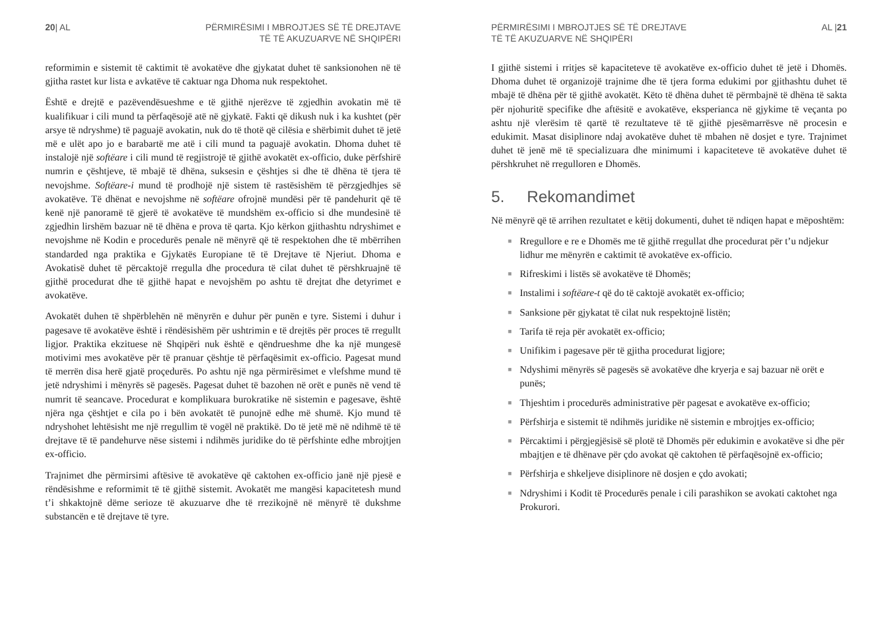20| AL PËRMIRËSIMI I MBROJTJES SË TË DREJTAVE
TË TË AKUZUARVE NË SHQIPËRI
reformimin e sistemit të caktimit të avokatëve dhe gjykatat duhet të sanksionohen në të gjitha rastet kur lista e avkatëve të caktuar nga Dhoma nuk respektohet.
Është e drejtë e pazëvendësueshme e të gjithë njerëzve të zgjedhin avokatin më të kualifikuar i cili mund ta përfaqësojë atë në gjykatë. Fakti që dikush nuk i ka kushtet (për arsye të ndryshme) të paguajë avokatin, nuk do të thotë që cilësia e shërbimit duhet të jetë më e ulët apo jo e barabartë me atë i cili mund ta paguajë avokatin. Dhoma duhet të instalojë një softëare i cili mund të regjistrojë të gjithë avokatët ex-officio, duke përfshirë numrin e çështjeve, të mbajë të dhëna, suksesin e çështjes si dhe të dhëna të tjera të nevojshme. Softëare-i mund të prodhojë një sistem të rastësishëm të përzgjedhjes së avokatëve. Të dhënat e nevojshme në softëare ofrojnë mundësi për të pandehurit që të kenë një panoramë të gjerë të avokatëve të mundshëm ex-officio si dhe mundesinë të zgjedhin lirshëm bazuar në të dhëna e prova të qarta. Kjo kërkon gjithashtu ndryshimet e nevojshme në Kodin e procedurës penale në mënyrë që të respektohen dhe të mbërrihen standarded nga praktika e Gjykatës Europiane të të Drejtave të Njeriut. Dhoma e Avokatisë duhet të përcaktojë rregulla dhe procedura të cilat duhet të përshkruajnë të gjithë procedurat dhe të gjithë hapat e nevojshëm po ashtu të drejtat dhe detyrimet e avokatëve.
Avokatët duhen të shpërblehën në mënyrën e duhur për punën e tyre. Sistemi i duhur i pagesave të avokatëve është i rëndësishëm për ushtrimin e të drejtës për proces të rregullt ligjor. Praktika ekzituese në Shqipëri nuk është e qëndrueshme dhe ka një mungesë motivimi mes avokatëve për të pranuar çështje të përfaqësimit ex-officio. Pagesat mund të merrën disa herë gjatë proçedurës. Po ashtu një nga përmirësimet e vlefshme mund të jetë ndryshimi i mënyrës së pagesës. Pagesat duhet të bazohen në orët e punës në vend të numrit të seancave. Procedurat e komplikuara burokratike në sistemin e pagesave, është njëra nga çështjet e cila po i bën avokatët të punojnë edhe më shumë. Kjo mund të ndryshohet lehtësisht me një rregullim të vogël në praktikë. Do të jetë më në ndihmë të të drejtave të të pandehurve nëse sistemi i ndihmës juridike do të përfshinte edhe mbrojtjen ex-officio.
Trajnimet dhe përmirsimi aftësive të avokatëve që caktohen ex-officio janë një pjesë e rëndësishme e reformimit të të gjithë sistemit. Avokatët me mangësi kapacitetesh mund t’i shkaktojnë dëme serioze të akuzuarve dhe të rrezikojnë në mënyrë të dukshme substancën e të drejtave të tyre.
PËRMIRËSIMI I MBROJTJES SË TË DREJTAVE
TË TË AKUZUARVE NË SHQIPËRI
AL |21
I gjithë sistemi i rritjes së kapaciteteve të avokatëve ex-officio duhet të jetë i Dhomës. Dhoma duhet të organizojë trajnime dhe të tjera forma edukimi por gjithashtu duhet të mbajë të dhëna për të gjithë avokatët. Këto të dhëna duhet të përmbajnë të dhëna të sakta për njohuritë specifike dhe aftësitë e avokatëve, eksperianca në gjykime të veçanta po ashtu një vlerësim të qartë të rezultateve të të gjithë pjesëmarrësve në procesin e edukimit. Masat disiplinore ndaj avokatëve duhet të mbahen në dosjet e tyre. Trajnimet duhet të jenë më të specializuara dhe minimumi i kapaciteteve të avokatëve duhet të përshkruhet në rregulloren e Dhomës.
5. Rekomandimet
Në mënyrë që të arrihen rezultatet e këtij dokumenti, duhet të ndiqen hapat e mëposhtëm:
■ Rregullore e re e Dhomës me të gjithë rregullat dhe procedurat për t’u ndjekur lidhur me mënyrën e caktimit të avokatëve ex-officio.
■ Rifreskimi i listës së avokatëve të Dhomës;
■ Instalimi i softëare-t që do të caktojë avokatët ex-officio;
■ Sanksione për gjykatat të cilat nuk respektojnë listën;
■ Tarifa të reja për avokatët ex-officio;
■ Unifikim i pagesave për të gjitha procedurat ligjore;
■ Ndyshimi mënyrës së pagesës së avokatëve dhe kryerja e saj bazuar në orët e punës;
■ Thjeshtim i procedurës administrative për pagesat e avokatëve ex-officio;
■ Përfshirja e sistemit të ndihmës juridike në sistemin e mbrojtjes ex-officio;
■ Përcaktimi i përgjegjësisë së plotë të Dhomës për edukimin e avokatëve si dhe për mbajtjen e të dhënave për çdo avokat që caktohen të përfaqësojnë ex-officio;
■ Përfshirja e shkeljeve disiplinore në dosjen e çdo avokati;
■ Ndryshimi i Kodit të Procedurës penale i cili parashikon se avokati caktohet nga Prokurori.